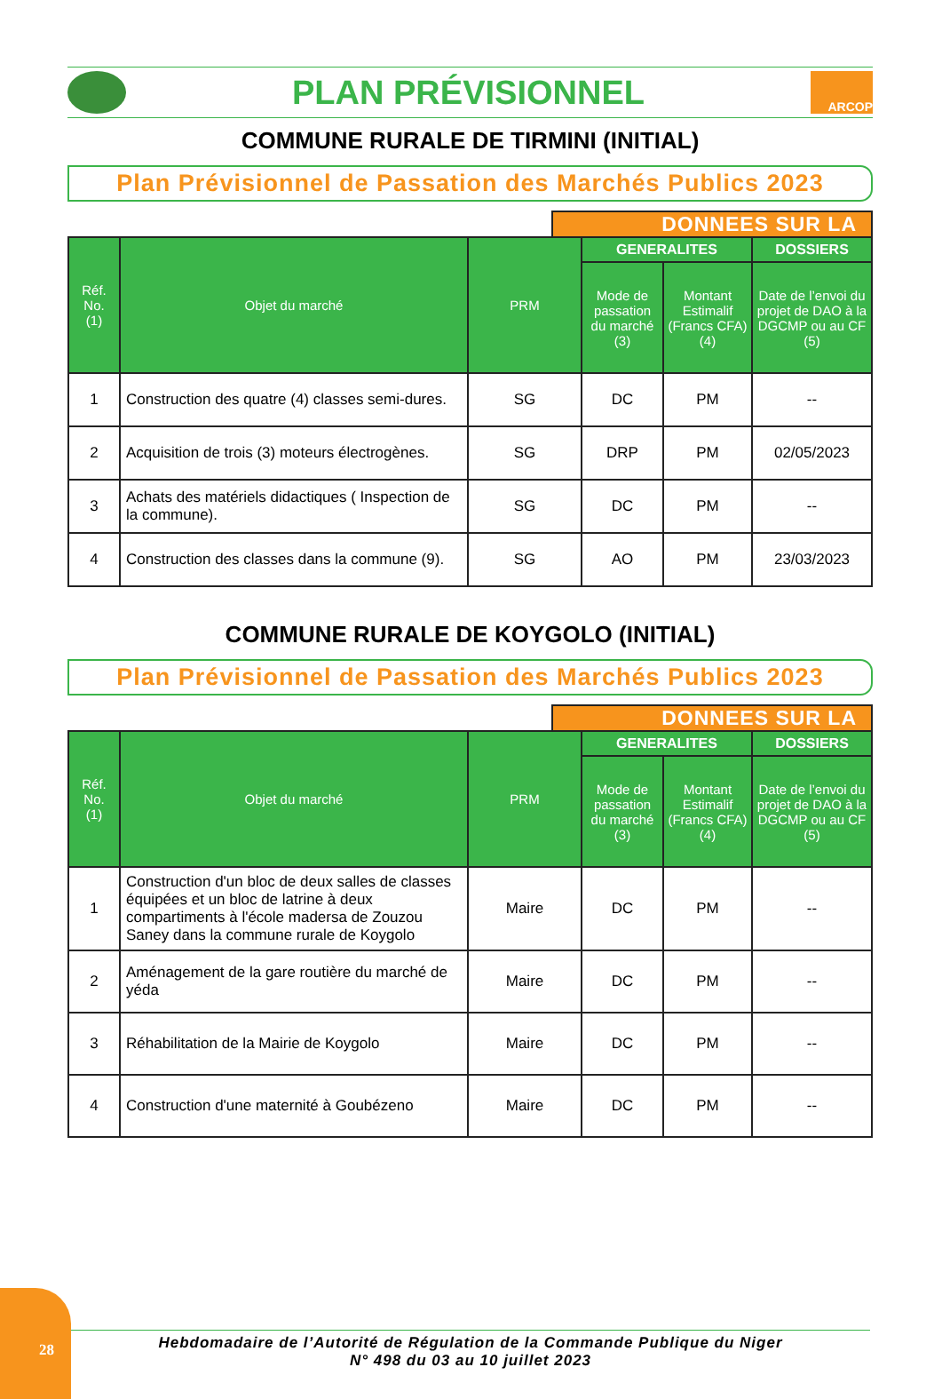PLAN PRÉVISIONNEL
ARCOP
COMMUNE RURALE DE TIRMINI (INITIAL)
Plan Prévisionnel de Passation des Marchés Publics 2023
DONNEES SUR LA
| Réf. No. (1) | Objet du marché | PRM | GENERALITES | | DOSSIERS |
| --- | --- | --- | --- | --- | --- |
| | | | Mode de passation du marché (3) | Montant Estimalif (Francs CFA) (4) | Date de l’envoi du projet de DAO à la DGCMP ou au CF (5) |
| 1 | Construction des quatre (4) classes semi-dures. | SG | DC | PM | -- |
| 2 | Acquisition de trois (3) moteurs électrogènes. | SG | DRP | PM | 02/05/2023 |
| 3 | Achats des matériels didactiques ( Inspection de la commune). | SG | DC | PM | -- |
| 4 | Construction des classes dans la commune (9). | SG | AO | PM | 23/03/2023 |
COMMUNE RURALE DE KOYGOLO (INITIAL)
Plan Prévisionnel de Passation des Marchés Publics 2023
DONNEES SUR LA
| Réf. No. (1) | Objet du marché | PRM | GENERALITES | | DOSSIERS |
| --- | --- | --- | --- | --- | --- |
| | | | Mode de passation du marché (3) | Montant Estimalif (Francs CFA) (4) | Date de l’envoi du projet de DAO à la DGCMP ou au CF (5) |
| 1 | Construction d'un bloc de deux salles de classes équipées et un bloc de latrine à deux compartiments à l'école madersa de Zouzou Saney dans la commune rurale de Koygolo | Maire | DC | PM | -- |
| 2 | Aménagement de la gare routière du marché de yéda | Maire | DC | PM | -- |
| 3 | Réhabilitation de la Mairie de Koygolo | Maire | DC | PM | -- |
| 4 | Construction d'une maternité à Goubézeno | Maire | DC | PM | -- |
28
Hebdomadaire de l’Autorité de Régulation de la Commande Publique du Niger
N° 498 du 03 au 10 juillet 2023